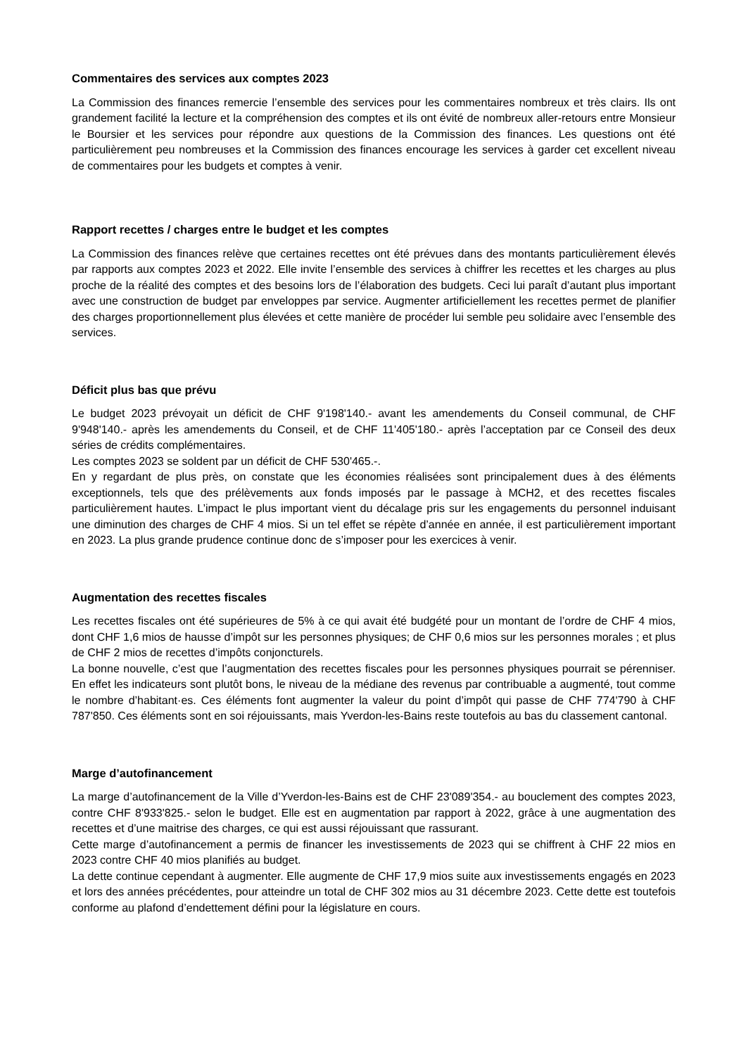Commentaires des services aux comptes 2023
La Commission des finances remercie l’ensemble des services pour les commentaires nombreux et très clairs. Ils ont grandement facilité la lecture et la compréhension des comptes et ils ont évité de nombreux aller-retours entre Monsieur le Boursier et les services pour répondre aux questions de la Commission des finances. Les questions ont été particulièrement peu nombreuses et la Commission des finances encourage les services à garder cet excellent niveau de commentaires pour les budgets et comptes à venir.
Rapport recettes / charges entre le budget et les comptes
La Commission des finances relève que certaines recettes ont été prévues dans des montants particulièrement élevés par rapports aux comptes 2023 et 2022. Elle invite l’ensemble des services à chiffrer les recettes et les charges au plus proche de la réalité des comptes et des besoins lors de l’élaboration des budgets. Ceci lui paraît d’autant plus important avec une construction de budget par enveloppes par service. Augmenter artificiellement les recettes permet de planifier des charges proportionnellement plus élevées et cette manière de procéder lui semble peu solidaire avec l’ensemble des services.
Déficit plus bas que prévu
Le budget 2023 prévoyait un déficit de CHF 9'198'140.- avant les amendements du Conseil communal, de CHF 9'948'140.- après les amendements du Conseil, et de CHF 11'405'180.- après l’acceptation par ce Conseil des deux séries de crédits complémentaires.
Les comptes 2023 se soldent par un déficit de CHF 530'465.-.
En y regardant de plus près, on constate que les économies réalisées sont principalement dues à des éléments exceptionnels, tels que des prélèvements aux fonds imposés par le passage à MCH2, et des recettes fiscales particulièrement hautes. L’impact le plus important vient du décalage pris sur les engagements du personnel induisant une diminution des charges de CHF 4 mios. Si un tel effet se répète d’année en année, il est particulièrement important en 2023. La plus grande prudence continue donc de s’imposer pour les exercices à venir.
Augmentation des recettes fiscales
Les recettes fiscales ont été supérieures de 5% à ce qui avait été budgété pour un montant de l’ordre de CHF 4 mios, dont CHF 1,6 mios de hausse d’impôt sur les personnes physiques; de CHF 0,6 mios sur les personnes morales ; et plus de CHF 2 mios de recettes d’impôts conjoncturels.
La bonne nouvelle, c’est que l’augmentation des recettes fiscales pour les personnes physiques pourrait se pérenniser. En effet les indicateurs sont plutôt bons, le niveau de la médiane des revenus par contribuable a augmenté, tout comme le nombre d’habitant·es. Ces éléments font augmenter la valeur du point d’impôt qui passe de CHF 774'790 à CHF 787'850. Ces éléments sont en soi réjouissants, mais Yverdon-les-Bains reste toutefois au bas du classement cantonal.
Marge d’autofinancement
La marge d’autofinancement de la Ville d’Yverdon-les-Bains est de CHF 23'089'354.- au bouclement des comptes 2023, contre CHF 8'933'825.- selon le budget. Elle est en augmentation par rapport à 2022, grâce à une augmentation des recettes et d’une maitrise des charges, ce qui est aussi réjouissant que rassurant.
Cette marge d’autofinancement a permis de financer les investissements de 2023 qui se chiffrent à CHF 22 mios en 2023 contre CHF 40 mios planifiés au budget.
La dette continue cependant à augmenter. Elle augmente de CHF 17,9 mios suite aux investissements engagés en 2023 et lors des années précédentes, pour atteindre un total de CHF 302 mios au 31 décembre 2023. Cette dette est toutefois conforme au plafond d’endettement défini pour la législature en cours.